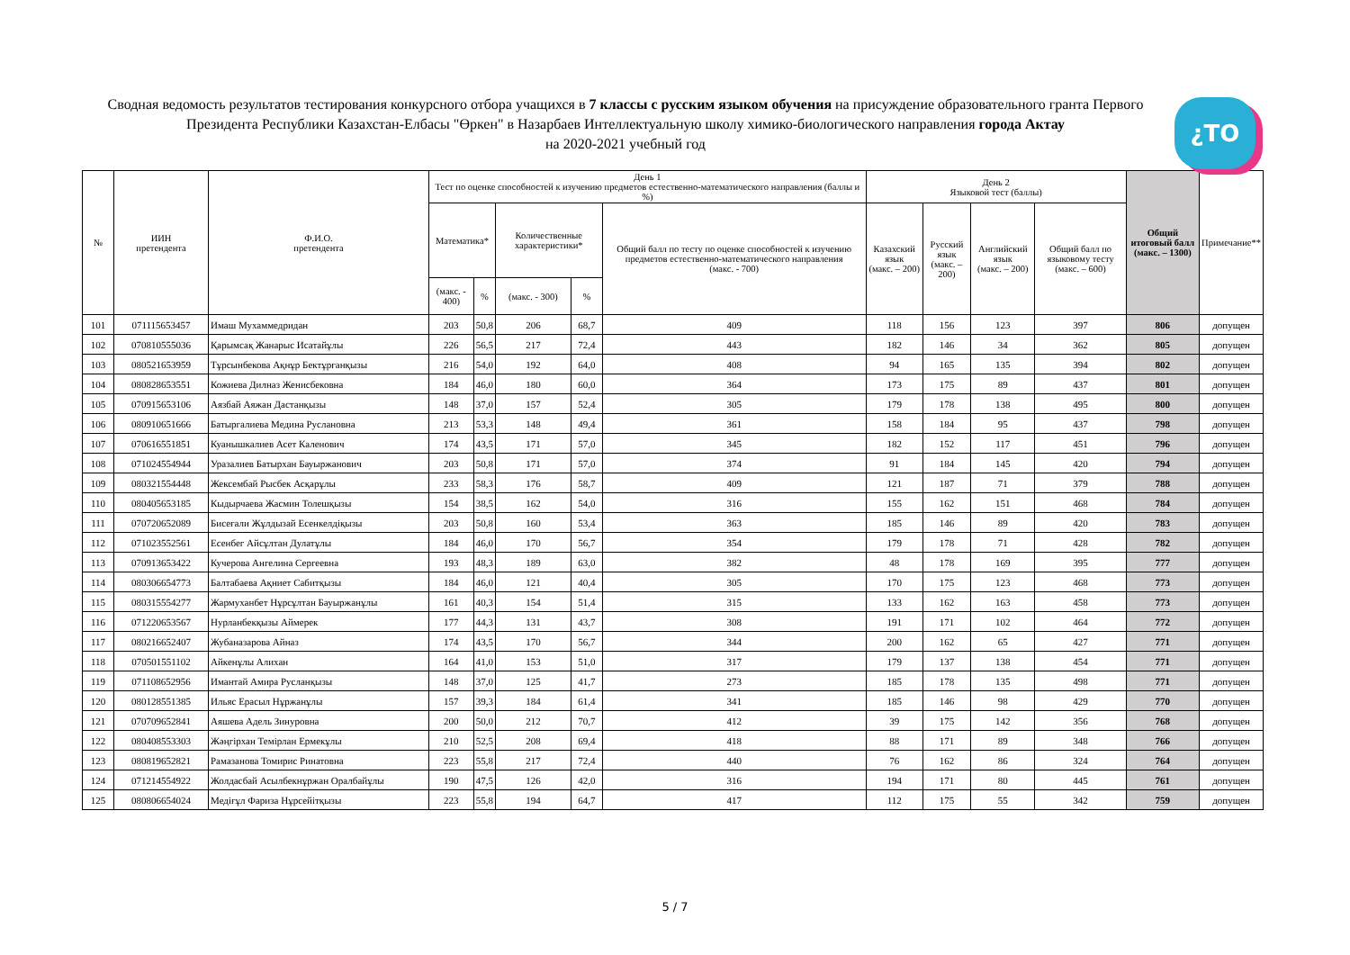¿TO
Сводная ведомость результатов тестирования конкурсного отбора учащихся в 7 классы с русским языком обучения на присуждение образовательного гранта Первого Президента Республики Казахстан-Елбасы "Өркен" в Назарбаев Интеллектуальную школу химико-биологического направления города Актау
на 2020-2021 учебный год
| № | ИИН претендента | Ф.И.О. претендента | День 1 Тест по оценке способностей к изучению предметов естественно-математического направления (баллы и %) | | | | | День 2 Языковой тест (баллы) | | | | Общий итоговый балл (макс. – 1300) | Примечание** |
| --- | --- | --- | --- | --- | --- | --- | --- | --- | --- | --- | --- | --- | --- |
| | | | Математика* | | Количественные характеристики* | | Общий балл по тесту по оценке способностей к изучению предметов естественно-математического направления (макс. - 700) | Казахский язык (макс. – 200) | Русский язык (макс. – 200) | Английский язык (макс. – 200) | Общий балл по языковому тесту (макс. – 600) | | |
| | | | (макс. - 400) | % | (макс. - 300) | % | | | | | | | |
| 101 | 071115653457 | Имаш Мухаммедридан | 203 | 50,8 | 206 | 68,7 | 409 | 118 | 156 | 123 | 397 | 806 | допущен |
| 102 | 070810555036 | Қарымсақ Жанарыс Исатайұлы | 226 | 56,5 | 217 | 72,4 | 443 | 182 | 146 | 34 | 362 | 805 | допущен |
| 103 | 080521653959 | Тұрсынбекова Ақнұр Бектұрғанқызы | 216 | 54,0 | 192 | 64,0 | 408 | 94 | 165 | 135 | 394 | 802 | допущен |
| 104 | 080828653551 | Кожиева Дилназ Женисбековна | 184 | 46,0 | 180 | 60,0 | 364 | 173 | 175 | 89 | 437 | 801 | допущен |
| 105 | 070915653106 | Аязбай Аяжан Дастанқызы | 148 | 37,0 | 157 | 52,4 | 305 | 179 | 178 | 138 | 495 | 800 | допущен |
| 106 | 080910651666 | Батыргалиева Медина Руслановна | 213 | 53,3 | 148 | 49,4 | 361 | 158 | 184 | 95 | 437 | 798 | допущен |
| 107 | 070616551851 | Куанышкалиев Асет Каленович | 174 | 43,5 | 171 | 57,0 | 345 | 182 | 152 | 117 | 451 | 796 | допущен |
| 108 | 071024554944 | Уразалиев Батырхан Бауыржанович | 203 | 50,8 | 171 | 57,0 | 374 | 91 | 184 | 145 | 420 | 794 | допущен |
| 109 | 080321554448 | Жексембай Рысбек Асқарұлы | 233 | 58,3 | 176 | 58,7 | 409 | 121 | 187 | 71 | 379 | 788 | допущен |
| 110 | 080405653185 | Кыдырчаева Жасмин Толешқызы | 154 | 38,5 | 162 | 54,0 | 316 | 155 | 162 | 151 | 468 | 784 | допущен |
| 111 | 070720652089 | Бисеғали Жұлдызай Есенкелдіқызы | 203 | 50,8 | 160 | 53,4 | 363 | 185 | 146 | 89 | 420 | 783 | допущен |
| 112 | 071023552561 | Есенбег Айсұлтан Дулатұлы | 184 | 46,0 | 170 | 56,7 | 354 | 179 | 178 | 71 | 428 | 782 | допущен |
| 113 | 070913653422 | Кучерова Ангелина Сергеевна | 193 | 48,3 | 189 | 63,0 | 382 | 48 | 178 | 169 | 395 | 777 | допущен |
| 114 | 080306654773 | Балтабаева Ақниет Сабитқызы | 184 | 46,0 | 121 | 40,4 | 305 | 170 | 175 | 123 | 468 | 773 | допущен |
| 115 | 080315554277 | Жармуханбет Нұрсұлтан Бауыржанұлы | 161 | 40,3 | 154 | 51,4 | 315 | 133 | 162 | 163 | 458 | 773 | допущен |
| 116 | 071220653567 | Нурланбекқызы Аймерек | 177 | 44,3 | 131 | 43,7 | 308 | 191 | 171 | 102 | 464 | 772 | допущен |
| 117 | 080216652407 | Жубаназарова Айназ | 174 | 43,5 | 170 | 56,7 | 344 | 200 | 162 | 65 | 427 | 771 | допущен |
| 118 | 070501551102 | Айкенұлы Алихан | 164 | 41,0 | 153 | 51,0 | 317 | 179 | 137 | 138 | 454 | 771 | допущен |
| 119 | 071108652956 | Имантай Амира Русланқызы | 148 | 37,0 | 125 | 41,7 | 273 | 185 | 178 | 135 | 498 | 771 | допущен |
| 120 | 080128551385 | Ильяс Ерасыл Нұржанұлы | 157 | 39,3 | 184 | 61,4 | 341 | 185 | 146 | 98 | 429 | 770 | допущен |
| 121 | 070709652841 | Аяшева Адель Зинуровна | 200 | 50,0 | 212 | 70,7 | 412 | 39 | 175 | 142 | 356 | 768 | допущен |
| 122 | 080408553303 | Жәңгірхан Темірлан Ермекұлы | 210 | 52,5 | 208 | 69,4 | 418 | 88 | 171 | 89 | 348 | 766 | допущен |
| 123 | 080819652821 | Рамазанова Томирис Ринатовна | 223 | 55,8 | 217 | 72,4 | 440 | 76 | 162 | 86 | 324 | 764 | допущен |
| 124 | 071214554922 | Жолдасбай Асылбекнұржан Оралбайұлы | 190 | 47,5 | 126 | 42,0 | 316 | 194 | 171 | 80 | 445 | 761 | допущен |
| 125 | 080806654024 | Медіғұл Фариза Нұрсейітқызы | 223 | 55,8 | 194 | 64,7 | 417 | 112 | 175 | 55 | 342 | 759 | допущен |
5 / 7